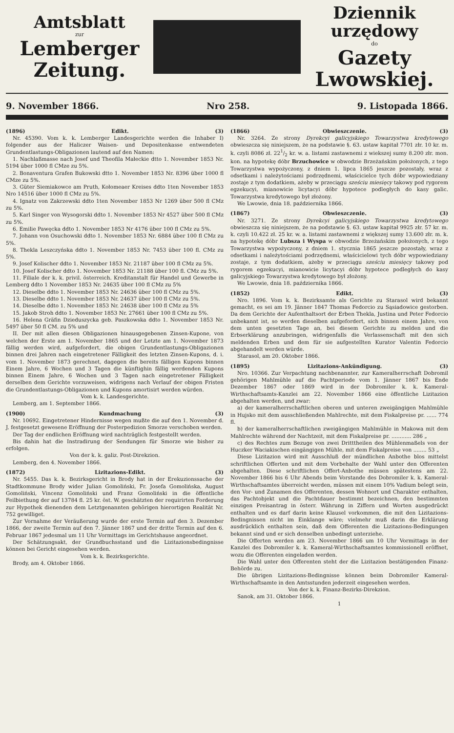Amtsblatt
zur
Lemberger Zeitung.
Dziennik urzędowy
do
Gazety Lwowskiej.
9. November 1866. Nro 258. 9. Listopada 1866.
(1896) Edikt. (3)
Nr. 45390. Vom k. k. Lemberger Landesgerichte werden die Inhaber I) folgender aus der Haliczer Waisen- und Depositenkasse entwendeten Grundentlastungs-Obligazionen lautend auf den Namen:
1. Nachlaßmasse nach Josef und Theofila Małeckie dtto 1. November 1853 Nr. 5194 über 1000 fl CMze zu 5%.
2. Bonaventura Grafen Bukowski dtto 1. November 1853 Nr. 8396 über 1000 fl CMze zu 5%.
3. Güter Siemiakowce am Pruth, Kołomeaer Kreises ddto 1ten November 1853 Nro 14516 über 1000 fl CMz zu 5%.
4. Ignatz von Zakrzewski ddto 1ten November 1853 Nr 1269 über 500 fl CMz zu 5%.
5. Karl Singer von Wysogorski ddto 1. November 1853 Nr 4527 über 500 fl CMz zu 5%.
6. Emilie Pawęcka ddto 1. November 1853 Nr 4176 über 100 fl CMz zu 5%.
7. Johann von Osuchowski ddto 1. November 1853 Nr. 6884 über 100 fl CMz zu 5%.
8. Thekla Leszczyńska ddto 1. November 1853 Nr. 7453 über 100 fl. CMz zu 5%.
9. Josef Kolischer ddto 1. November 1853 Nr. 21187 über 100 fl CMz zu 5%.
10. Josef Kolischer ddto 1. November 1853 Nr. 21188 über 100 fl. CMz zu 5%.
11. Filiale der k. k. privil. österreich. Kreditanstalt für Handel und Gewerbe in Lemberg ddto 1 November 1853 Nr. 24635 über 100 fl CMz zu 5%
12. Dieselbe ddto 1. November 1853 Nr. 24636 über 100 fl CMz zu 5%.
13. Dieselbe ddto 1. November 1853 Nr. 24637 über 100 fl CMz zu 5%.
14. Dieselbe ddto 1. November 1853 Nr. 24638 über 100 fl CMz zu 5%
15. Jakob Stroh ddto 1. November 1853 Nr. 27661 über 100 fl CMz zu 5%.
16. Helena Gräfin Dzieduszycka geb. Paszkowska ddto 1. November 1853 Nr. 5497 über 50 fl CM. zu 5% und
II. Der mit allen diesen Obligazionen hinausgegebenen Zinsen-Kupone, von welchen der Erste am 1. November 1865 und der Letzte am 1. November 1873 fällig werden wird, aufgefordert, die obigen Grundentlastungs-Obligazionen binnen drei Jahren nach eingetretener Fälligkeit des letzten Zinsen-Kupons, d. i. vom 1. November 1873 gerechnet, dagegen die bereits fälligen Kupons binnen Einem Jahre, 6 Wochen und 3 Tagen die künftighin fällig werdenden Kupons binnen Einem Jahre, 6 Wochen und 3 Tagen nach eingetretener Fälligkeit derselben dem Gerichte vorzuweisen, widrigens nach Verlauf der obigen Fristen die Grundentlastungs-Obligazionen und Kupons amortisirt werden würden.
Vom k. k. Landesgerichte.
Lemberg, am 1. September 1866.
(1900) Kundmachung (3)
Nr. 10692. Eingetretener Hindernisse wegen mußte die auf den 1. November d. J. festgesetzt gewesene Eröffnung der Posterpedizion Smorze verschoben werden.
Der Tag der endlichen Eröffnung wird nachträglich festgestellt werden.
Bis dahin hat die Instradirung der Sendungen für Smorze wie bisher zu erfolgen.
Von der k. k. galiz. Post-Direkzion.
Lemberg, den 4. November 1866.
(1872) Lizitazions-Edikt. (3)
Nr. 5455. Das k. k. Bezirksgericht in Brody hat in der Erekuzionssache der Stadtkommune Brody wider Julian Gomoliński, Fr. Josefa Gomolińska, August Gomoliński, Vincenz Gomoliński und Franz Gomoliński in die öffentliche Feilbiethung der auf 13784 fl. 25 kr. öst. W. geschätzten der requirirten Forderung zur Hypothek dienenden dem Letztgenannten gehörigen hierortigen Realität Nr. 752 gewilliget.
Zur Vornahme der Veräußerung wurde der erste Termin auf den 3. Dezember 1866, der zweite Termin auf den 7. Jänner 1867 und der dritte Termin auf den 6. Februar 1867 jedesmal um 11 Uhr Vormittags im Gerichtshause angeordnet.
Der Schätzungsakt, der Grundbuchsstand und die Lizitazionsbedingnisse können bei Gericht eingesehen werden.
Vom k. k. Bezirksgerichte.
Brody, am 4. Oktober 1866.
(1866) Obwieszczenie. (3)
Nr. 3264. Ze strony Dyrekcyi galicyjskiego Towarzystwa kredytowego obwieszcza się niniejszem, że na podstawie §. 63. ustaw kapitał 7701 złr. 10 kr. m. k. czyli 8086 zł. 221/2 kr. w. a. listami zastawnemi z wiekszej sumy 8.200 złr. mon. kon. na hypotekę dóbr Brzuchowice w obwodzie Brzeżańskim położonych, z tego Towarzystwa wypożyczony, z dniem 1. lipca 1865 jeszcze pozostały, wraz z odsetkami i należytościami podrzędnemi, właścicielce tych dóbr wypowiedziany zostaje z tym dodatkiem, ażeby w przeciągu sześciu miesięcy takowy pod rygorem egzekucyi, mianowicie licytacyi dóbr hypotece podległych do kasy galic. Towarzystwa kredytowego był złożony.
We Lwowie, dnia 18. października 1866.
(1867) Obwieszczenie. (3)
Nr. 3271. Ze strony Dyrekcyi galicyjskiego Towarzystwa kredytowego obwieszcza się niniejszem, że na podstawie §. 63. ustaw kapitał 9925 złr. 57 kr. m. k. czyli 10.422 zł. 25 kr. w. a. listami zastawnemi z większej sumy 13.600 złr. m. k. na hypotekę dóbr Lubsza i Wyspa w obwodzie Brzeżańskim położonych, z tego Towarzystwa wypożyczony, z dniem 1. stycznia 1865 jeszcze pozostały, wraz z odsetkami i należytościami podrzędnemi, właścicielowi tych dóbr wypowiedziany zostaje, z tym dodatkiem, ażeby w przeciągu sześciu miesięcy takowy pod rygorem egzekucyi, mianowicie licytacyi dóbr hypotece podległych do kasy galicyjskiego Towarzystwa kredytowego był złożony.
We Lwowie, dnia 18. października 1866.
(1852) Edikt. (3)
Nro. 1896. Vom k. k. Bezirksamte als Gerichte zu Starasol wird bekannt gemacht, es sei am 19. Jänner 1847 Thomas Fedorcio zu Sąsiadowice gestorben. Da dem Gerichte der Aufenthaltsort der Erben Thekla, Justina und Peter Fedorcio unbekannt ist, so werden dieselben aufgefordert, sich binnen einem Jahre, von dem unten gesetzten Tage an, bei diesem Gerichte zu melden und die Erbserklärung anzubringen, widrigenfalls die Verlassenschaft mit den sich meldenden Erben und dem für sie aufgestellten Kurator Valentin Fedorcio abgehandelt werden würde.
Starasol, am 20. Oktober 1866.
(1895) Lizitazions-Ankündigung. (3)
Nro. 10366. Zur Verpachtung nachbenannter, zur Kameralherrschaft Dobromil gehörigen Mahlmühle auf die Pachtperiode vom 1. Jänner 1867 bis Ende Dezember 1867 oder 1869 wird in der Dobromiler k. k. Kameral-Wirthschaftsamts-Kanzlei am 22. November 1866 eine öffentliche Lizitazion abgehalten werden, und zwar:
a) der kameralherrschaftlichen oberen und unteren zweigängigen Mahlmühle in Hujsko mit dem ausschließenden Mahlrechte, mit dem Fiskalpreise pr. ...... 774 fl.
b) der kameralherrschaftlichen zweigängigen Mahlmühle in Makowa mit dem Mahlrechte während der Nachtzeit, mit dem Fiskalpreise pr. ............ 286 „
c) des Rechtes zum Bezuge von zwei Dritttheilen des Mühlenmaßels von der Huczker Waciakischen eingängigen Mühle, mit dem Fiskalpreise von ........ 53 „
Diese Lizitazion wird mit Ausschluß der mündlichen Anbothe blos mittelst schriftlichen Offerten und mit dem Vorbehalte der Wahl unter den Offerenten abgehalten. Diese schriftlichen Offert-Anbothe müssen spätestens am 22. November 1866 bis 6 Uhr Abends beim Vorstande des Dobromiler k. k. Kameral-Wirthschaftsamtes überreicht werden, müssen mit einem 10% Vadium belegt sein, den Vor- und Zunamen des Offerenten, dessen Wohnort und Charakter enthalten, das Pachtobjekt und die Pachtdauer bestimmt bezeichnen, den bestimmten einzigen Preisantrag in österr. Währung in Ziffern und Worten ausgedrückt enthalten und es darf darin keine Klausel vorkommen, die mit den Lizitazions-Bedingnissen nicht im Einklange wäre; vielmehr muß darin die Erklärung ausdrücklich enthalten sein, daß dem Offerenten die Lizitazions-Bedingungen bekannt sind und er sich denselben unbedingt unterziehe.
Die Offerten werden am 23. November 1866 um 10 Uhr Vormittags in der Kanzlei des Dobromiler k. k. Kameral-Wirthschaftsamtes kommissionell eröffnet, wozu die Offerenten eingeladen werden.
Die Wahl unter den Offerenten steht der die Lizitazion bestätigenden Finanz-Behörde zu.
Die übrigen Lizitazions-Bedingnisse können beim Dobromiler Kameral-Wirthschaftsamte in den Amtsstunden jederzeit eingesehen werden.
Von der k. k. Finanz-Bezirks-Direkzion.
Sanok, am 31. Oktober 1866.
1